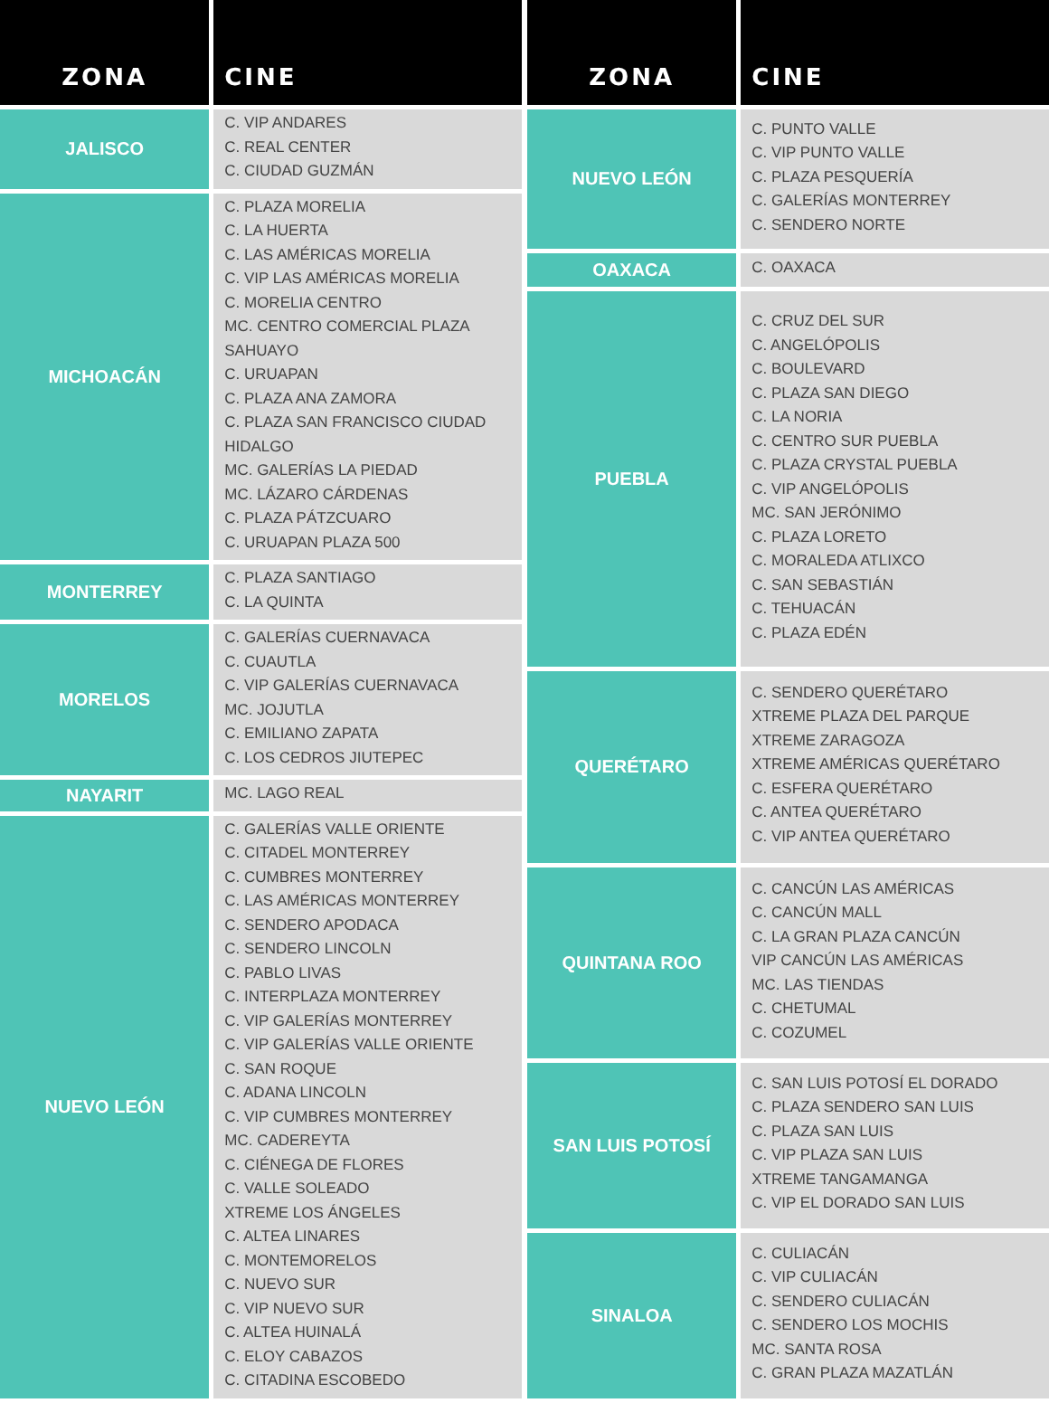| ZONA | CINE |
| --- | --- |
| JALISCO | C. VIP ANDARES C. REAL CENTER C. CIUDAD GUZMÁN |
| MICHOACÁN | C. PLAZA MORELIA C. LA HUERTA C. LAS AMÉRICAS MORELIA C. VIP LAS AMÉRICAS MORELIA C. MORELIA CENTRO MC. CENTRO COMERCIAL PLAZA SAHUAYO C. URUAPAN C. PLAZA ANA ZAMORA C. PLAZA SAN FRANCISCO CIUDAD HIDALGO MC. GALERÍAS LA PIEDAD MC. LÁZARO CÁRDENAS C. PLAZA PÁTZCUARO C. URUAPAN PLAZA 500 |
| MONTERREY | C. PLAZA SANTIAGO C. LA QUINTA |
| MORELOS | C. GALERÍAS CUERNAVACA C. CUAUTLA C. VIP GALERÍAS CUERNAVACA MC. JOJUTLA C. EMILIANO ZAPATA C. LOS CEDROS JIUTEPEC |
| NAYARIT | MC. LAGO REAL |
| NUEVO LEÓN | C. GALERÍAS VALLE ORIENTE C. CITADEL MONTERREY C. CUMBRES MONTERREY C. LAS AMÉRICAS MONTERREY C. SENDERO APODACA C. SENDERO LINCOLN C. PABLO LIVAS C. INTERPLAZA MONTERREY C. VIP GALERÍAS MONTERREY C. VIP GALERÍAS VALLE ORIENTE C. SAN ROQUE C. ADANA LINCOLN C. VIP CUMBRES MONTERREY MC. CADEREYTA C. CIÉNEGA DE FLORES C. VALLE SOLEADO XTREME LOS ÁNGELES C. ALTEA LINARES C. MONTEMORELOS C. NUEVO SUR C. VIP NUEVO SUR C. ALTEA HUINALÁ C. ELOY CABAZOS C. CITADINA ESCOBEDO |
| ZONA | CINE |
| --- | --- |
| NUEVO LEÓN | C. PUNTO VALLE C. VIP PUNTO VALLE C. PLAZA PESQUERÍA C. GALERÍAS MONTERREY C. SENDERO NORTE |
| OAXACA | C. OAXACA |
| PUEBLA | C. CRUZ DEL SUR C. ANGELÓPOLIS C. BOULEVARD C. PLAZA SAN DIEGO C. LA NORIA C. CENTRO SUR PUEBLA C. PLAZA CRYSTAL PUEBLA C. VIP ANGELÓPOLIS MC. SAN JERÓNIMO C. PLAZA LORETO C. MORALEDA ATLIXCO C. SAN SEBASTIÁN C. TEHUACÁN C. PLAZA EDÉN |
| QUERÉTARO | C. SENDERO QUERÉTARO XTREME PLAZA DEL PARQUE XTREME ZARAGOZA XTREME AMÉRICAS QUERÉTARO C. ESFERA QUERÉTARO C. ANTEA QUERÉTARO C. VIP ANTEA QUERÉTARO |
| QUINTANA ROO | C. CANCÚN LAS AMÉRICAS C. CANCÚN MALL C. LA GRAN PLAZA CANCÚN VIP CANCÚN LAS AMÉRICAS MC. LAS TIENDAS C. CHETUMAL C. COZUMEL |
| SAN LUIS POTOSÍ | C. SAN LUIS POTOSÍ EL DORADO C. PLAZA SENDERO SAN LUIS C. PLAZA SAN LUIS C. VIP PLAZA SAN LUIS XTREME TANGAMANGA C. VIP EL DORADO SAN LUIS |
| SINALOA | C. CULIACÁN C. VIP CULIACÁN C. SENDERO CULIACÁN C. SENDERO LOS MOCHIS MC. SANTA ROSA C. GRAN PLAZA MAZATLÁN |